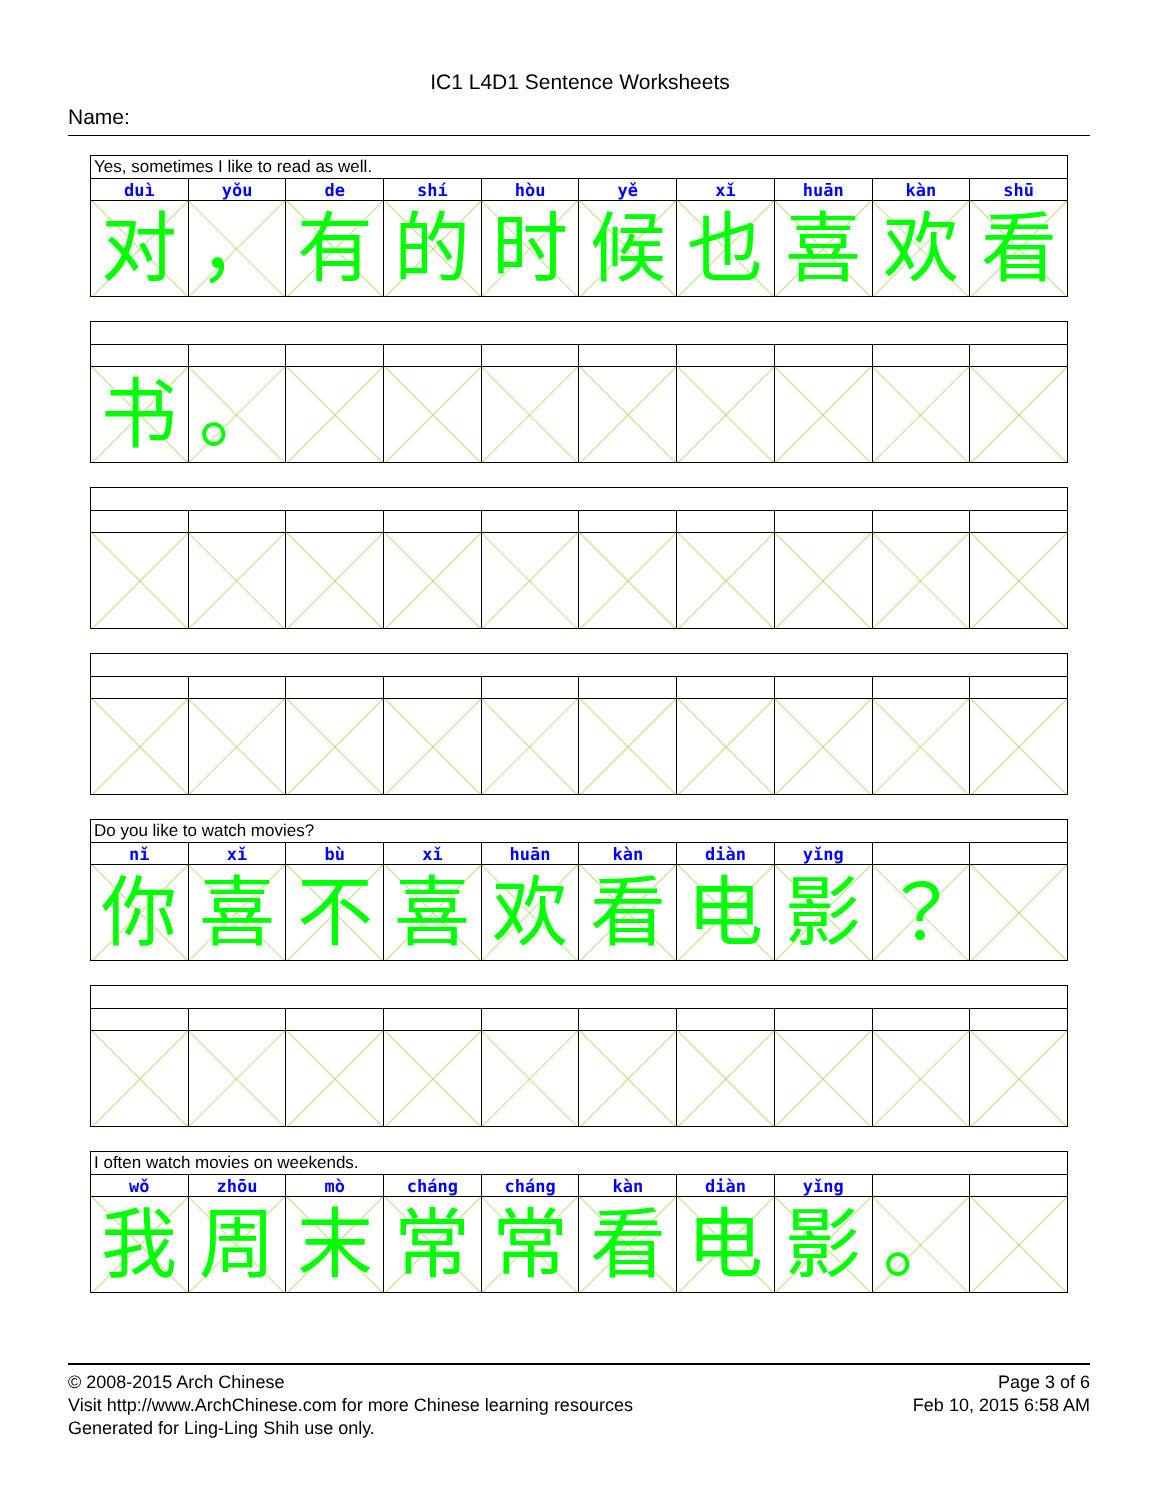IC1 L4D1 Sentence Worksheets
Name:
| Yes, sometimes I like to read as well. | | | | | | | | | |
| duì | yǒu | de | shí | hòu | yě | xǐ | huān | kàn | shū |
| 对 | ， | 有 | 的 | 时 | 候 | 也 | 喜 | 欢 | 看 |
| 书 | 。 | | | | | | | | |
| Do you like to watch movies? | | | | | | | | | |
| nǐ | xǐ | bù | xǐ | huān | kàn | diàn | yǐng | | |
| 你 | 喜 | 不 | 喜 | 欢 | 看 | 电 | 影 | ？ | |
| I often watch movies on weekends. | | | | | | | | | |
| wǒ | zhōu | mò | cháng | cháng | kàn | diàn | yǐng | | |
| 我 | 周 | 末 | 常 | 常 | 看 | 电 | 影 | 。 | |
© 2008-2015 Arch Chinese
Visit http://www.ArchChinese.com for more Chinese learning resources
Generated for Ling-Ling Shih use only.
Page 3 of 6
Feb 10, 2015 6:58 AM